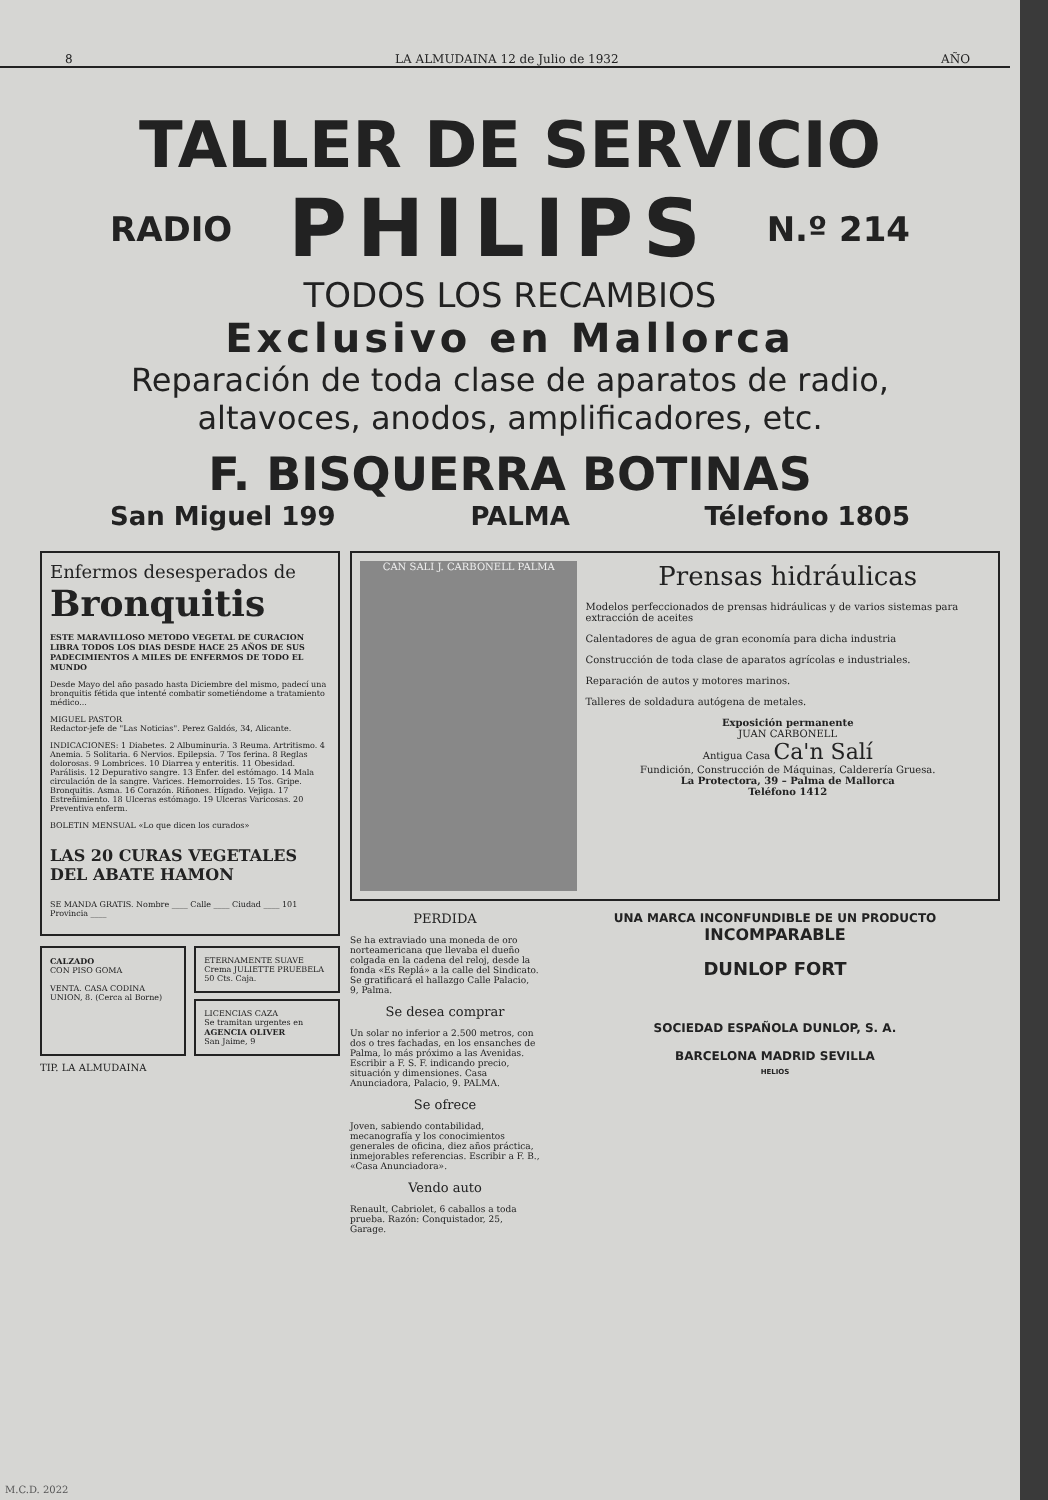8 LA ALMUDAINA 12 de Julio de 1932 AÑO
TALLER DE SERVICIO
RADIO PHILIPS N.º 214
TODOS LOS RECAMBIOS
Exclusivo en Mallorca
Reparación de toda clase de aparatos de radio, altavoces, anodos, amplificadores, etc.
F. BISQUERRA BOTINAS
San Miguel 199 PALMA Télefono 1805
Enfermos desesperados de
Bronquitis
ESTE MARAVILLOSO METODO VEGETAL DE CURACION LIBRA TODOS LOS DIAS DESDE HACE 25 AÑOS DE SUS PADECIMIENTOS A MILES DE ENFERMOS DE TODO EL MUNDO
Desde Mayo del año pasado hasta Diciembre del mismo, padecí una bronquitis fétida que intenté combatir sometiéndome a tratamiento médico...
MIGUEL PASTOR
Redactor-jefe de "Las Noticias". Perez Galdós, 34, Alicante.
INDICACIONES: 1 Diabetes. 2 Albuminuria. 3 Reuma. Artritismo. 4 Anemia. 5 Solitaria. 6 Nervios. Epilepsia. 7 Tos ferina. 8 Reglas dolorosas. 9 Lombrices. 10 Diarrea y enteritis. 11 Obesidad. Parálisis. 12 Depurativo sangre. 13 Enfer. del estómago. 14 Mala circulación de la sangre. Varices. Hemorroides. 15 Tos. Gripe. Bronquitis. Asma. 16 Corazón. Riñones. Hígado. Vejiga. 17 Estreñimiento. 18 Ulceras estómago. 19 Ulceras Varicosas. 20 Preventiva enferm.
BOLETIN MENSUAL «Lo que dicen los curados»
LAS 20 CURAS VEGETALES DEL ABATE HAMON
SE MANDA GRATIS. Nombre ____ Calle ____ Ciudad ____ 101 Provincia ____
CALZADO
CON PISO GOMA
VENTA. CASA CODINA UNION, 8. (Cerca al Borne)
ETERNAMENTE SUAVE Crema JULIETTE PRUEBELA 50 Cts. Caja.
LICENCIAS CAZA
Se tramitan urgentes en
AGENCIA OLIVER
San Jaime, 9
TIP. LA ALMUDAINA
CAN SALI J. CARBONELL PALMA
Prensas hidráulicas
Modelos perfeccionados de prensas hidráulicas y de varios sistemas para extracción de aceites
Calentadores de agua de gran economía para dicha industria
Construcción de toda clase de aparatos agrícolas e industriales.
Reparación de autos y motores marinos.
Talleres de soldadura autógena de metales.
Exposición permanente
JUAN CARBONELL
Antigua Casa Ca'n Salí
Fundición, Construcción de Máquinas, Calderería Gruesa.
La Protectora, 39 – Palma de Mallorca
Teléfono 1412
PERDIDA
Se ha extraviado una moneda de oro norteamericana que llevaba el dueño colgada en la cadena del reloj, desde la fonda «Es Replá» a la calle del Sindicato. Se gratificará el hallazgo Calle Palacio, 9, Palma.
Se desea comprar
Un solar no inferior a 2.500 metros, con dos o tres fachadas, en los ensanches de Palma, lo más próximo a las Avenidas. Escribir a F. S. F. indicando precio, situación y dimensiones. Casa Anunciadora, Palacio, 9. PALMA.
Se ofrece
Joven, sabiendo contabilidad, mecanografía y los conocimientos generales de oficina, diez años práctica, inmejorables referencias. Escribir a F. B., «Casa Anunciadora».
Vendo auto
Renault, Cabriolet, 6 caballos a toda prueba. Razón: Conquistador, 25, Garage.
UNA MARCA INCONFUNDIBLE DE UN PRODUCTO
INCOMPARABLE
DUNLOP FORT
SOCIEDAD ESPAÑOLA DUNLOP, S. A.
BARCELONA MADRID SEVILLA
HELIOS
M.C.D. 2022